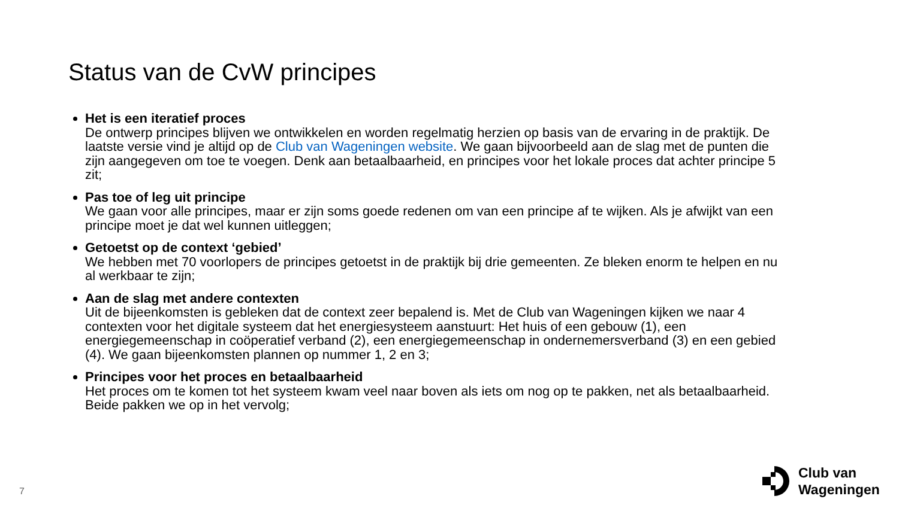Status van de CvW principes
Het is een iteratief proces
De ontwerp principes blijven we ontwikkelen en worden regelmatig herzien op basis van de ervaring in de praktijk. De laatste versie vind je altijd op de Club van Wageningen website. We gaan bijvoorbeeld aan de slag met de punten die zijn aangegeven om toe te voegen. Denk aan betaalbaarheid, en principes voor het lokale proces dat achter principe 5 zit;
Pas toe of leg uit principe
We gaan voor alle principes, maar er zijn soms goede redenen om van een principe af te wijken. Als je afwijkt van een principe moet je dat wel kunnen uitleggen;
Getoetst op de context ‘gebied’
We hebben met 70 voorlopers de principes getoetst in de praktijk bij drie gemeenten. Ze bleken enorm te helpen en nu al werkbaar te zijn;
Aan de slag met andere contexten
Uit de bijeenkomsten is gebleken dat de context zeer bepalend is. Met de Club van Wageningen kijken we naar 4 contexten voor het digitale systeem dat het energiesysteem aanstuurt: Het huis of een gebouw (1), een energiegemeenschap in coöperatief verband (2), een energiegemeenschap in ondernemersverband (3) en een gebied (4). We gaan bijeenkomsten plannen op nummer 1, 2 en 3;
Principes voor het proces en betaalbaarheid
Het proces om te komen tot het systeem kwam veel naar boven als iets om nog op te pakken, net als betaalbaarheid. Beide pakken we op in het vervolg;
7
Club van
Wageningen